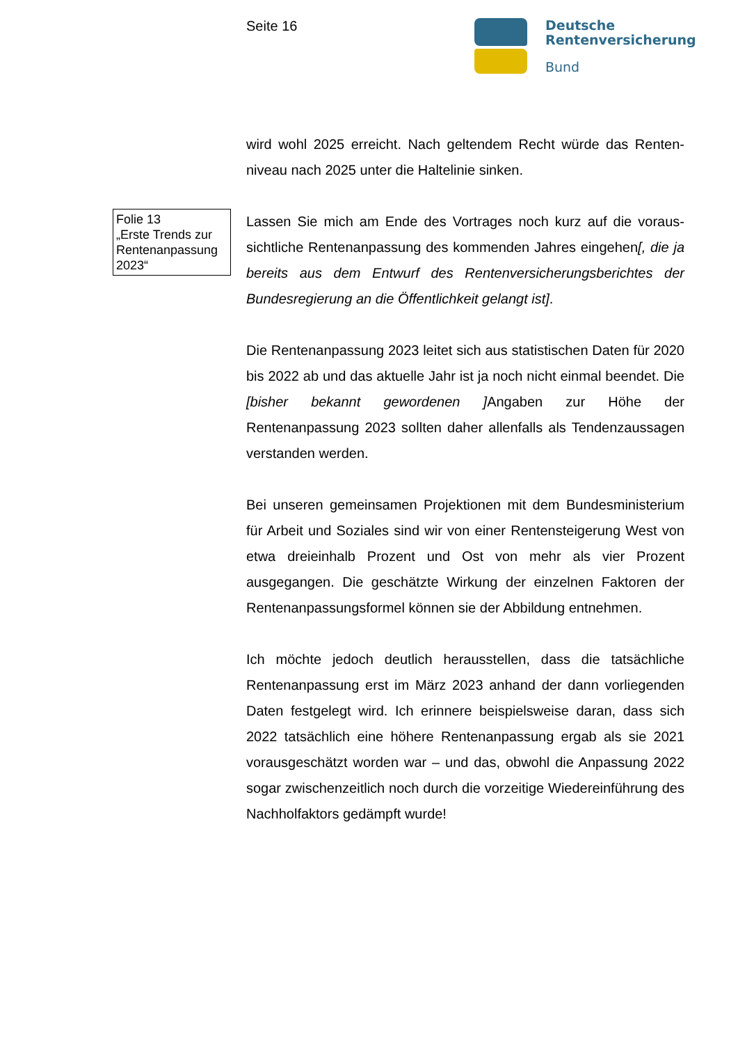Seite 16
Deutsche
Rentenversicherung
Bund
wird wohl 2025 erreicht. Nach geltendem Recht würde das Renten­niveau nach 2025 unter die Haltelinie sinken.
Folie 13
„Erste Trends zur Rentenanpassung 2023“
Lassen Sie mich am Ende des Vortrages noch kurz auf die voraus­sichtliche Rentenanpassung des kommenden Jahres eingehen[, die ja bereits aus dem Entwurf des Rentenversicherungsberichtes der Bundesregierung an die Öffentlichkeit gelangt ist].
Die Rentenanpassung 2023 leitet sich aus statistischen Daten für 2020 bis 2022 ab und das aktuelle Jahr ist ja noch nicht einmal be­endet. Die [bisher bekannt gewordenen ] Angaben zur Höhe der Rentenanpassung 2023 sollten daher allenfalls als Tendenzaussa­gen verstanden werden.
Bei unseren gemeinsamen Projektionen mit dem Bundesministe­rium für Arbeit und Soziales sind wir von einer Rentensteigerung West von etwa dreieinhalb Prozent und Ost von mehr als vier Pro­zent ausgegangen. Die geschätzte Wirkung der einzelnen Faktoren der Rentenanpassungsformel können sie der Abbildung entneh­men.
Ich möchte jedoch deutlich herausstellen, dass die tatsächliche Rentenanpassung erst im März 2023 anhand der dann vorliegen­den Daten festgelegt wird. Ich erinnere beispielsweise daran, dass sich 2022 tatsächlich eine höhere Rentenanpassung ergab als sie 2021 vorausgeschätzt worden war – und das, obwohl die Anpas­sung 2022 sogar zwischenzeitlich noch durch die vorzeitige Wie­dereinführung des Nachholfaktors gedämpft wurde!